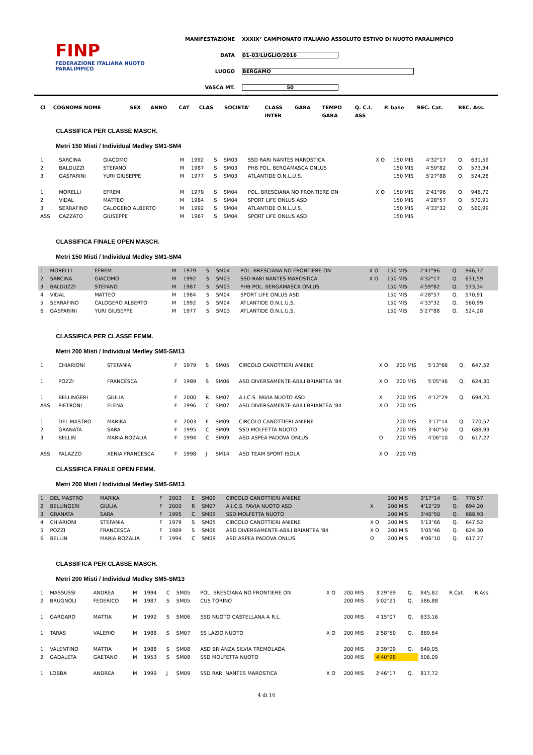FINP
FEDERAZIONE ITALIANA NUOTO PARALIMPICO
| MANIFESTAZIONE | XXXIX° CAMPIONATO ITALIANO ASSOLUTO ESTIVO DI NUOTO PARALIMPICO |
| DATA | 01-03/LUGLIO/2016 |
| LUOGO | BERGAMO |
| VASCA MT. | 50 |
| Cl | COGNOME NOME | | SEX | ANNO | CAT | CLAS | SOCIETA' | CLASS | GARA | TEMPO | Q. C.I. | P. base | REC. Cat. | REC. Ass. |
| --- | --- | --- | --- | --- | --- | --- | --- | --- | --- | --- | --- | --- | --- | --- |
| | | | | | | | | INTER | | GARA | ASS | | | |
CLASSIFICA PER CLASSE MASCH.
Metri 150 Misti / Individual Medley SM1-SM4
| 1 | SARCINA | GIACOMO | M | 1992 | S | SM03 | SSD RARI NANTES MAROSTICA | X O | 150 MIS | 4'32"17 | Q. | 631,59 |
| 2 | BALDUZZI | STEFANO | M | 1987 | S | SM03 | PHB POL. BERGAMASCA ONLUS | | 150 MIS | 4'59"82 | Q. | 573,34 |
| 3 | GASPARINI | YURI GIUSEPPE | M | 1977 | S | SM03 | ATLANTIDE O.N.L.U.S. | | 150 MIS | 5'27"88 | Q. | 524,28 |
| 1 | MORELLI | EFREM | M | 1979 | S | SM04 | POL. BRESCIANA NO FRONTIERE ON | X O | 150 MIS | 2'41"96 | Q. | 946,72 |
| 2 | VIDAL | MATTEO | M | 1984 | S | SM04 | SPORT LIFE ONLUS ASD | | 150 MIS | 4'28"57 | Q. | 570,91 |
| 3 | SERRAFINO | CALOGERO ALBERTO | M | 1992 | S | SM04 | ATLANTIDE O.N.L.U.S. | | 150 MIS | 4'33"32 | Q. | 560,99 |
| ASS | CAZZATO | GIUSEPPE | M | 1967 | S | SM04 | SPORT LIFE ONLUS ASD | | 150 MIS | | | |
CLASSIFICA FINALE OPEN MASCH.
Metri 150 Misti / Individual Medley SM1-SM4
| 1 | MORELLI | EFREM | M | 1979 | S | SM04 | POL. BRESCIANA NO FRONTIERE ON | X O | 150 MIS | 2'41"96 | Q. | 946,72 | |
| 2 | SARCINA | GIACOMO | M | 1992 | S | SM03 | SSD RARI NANTES MAROSTICA | X O | 150 MIS | 4'32"17 | Q. | 631,59 | |
| 3 | BALDUZZI | STEFANO | M | 1987 | S | SM03 | PHB POL. BERGAMASCA ONLUS | | 150 MIS | 4'59"82 | Q. | 573,34 | |
| 4 | VIDAL | MATTEO | M | 1984 | S | SM04 | SPORT LIFE ONLUS ASD | | 150 MIS | 4'28"57 | Q. | 570,91 | |
| 5 | SERRAFINO | CALOGERO ALBERTO | M | 1992 | S | SM04 | ATLANTIDE O.N.L.U.S. | | 150 MIS | 4'33"32 | Q. | 560,99 | |
| 6 | GASPARINI | YURI GIUSEPPE | M | 1977 | S | SM03 | ATLANTIDE O.N.L.U.S. | | 150 MIS | 5'27"88 | Q. | 524,28 | |
CLASSIFICA PER CLASSE FEMM.
Metri 200 Misti / Individual Medley SM5-SM13
| 1 | CHIARIONI | STEFANIA | F | 1979 | S | SM05 | CIRCOLO CANOTTIERI ANIENE | X O | 200 MIS | 5'13"66 | Q. | 647,52 |
| 1 | POZZI | FRANCESCA | F | 1989 | S | SM06 | ASD DIVERSAMENTE-ABILI BRIANTEA '84 | X O | 200 MIS | 5'05"46 | Q. | 624,30 |
| 1 | BELLINGERI | GIULIA | F | 2000 | R | SM07 | A.I.C.S. PAVIA NUOTO ASD | X | 200 MIS | 4'12"29 | Q. | 694,20 |
| ASS | PIETRONI | ELENA | F | 1996 | C | SM07 | ASD DIVERSAMENTE-ABILI BRIANTEA '84 | X O | 200 MIS | | | |
| 1 | DEL MASTRO | MARIKA | F | 2003 | E | SM09 | CIRCOLO CANOTTIERI ANIENE | | 200 MIS | 3'17"14 | Q. | 770,57 |
| 2 | GRANATA | SARA | F | 1995 | C | SM09 | SSD MOLFETTA NUOTO | | 200 MIS | 3'40"50 | Q. | 688,93 |
| 3 | BELLIN | MARIA ROZALIA | F | 1994 | C | SM09 | ASD ASPEA PADOVA ONLUS | O | 200 MIS | 4'06"10 | Q. | 617,27 |
| ASS | PALAZZO | XENIA FRANCESCA | F | 1998 | J | SM14 | ASD TEAM SPORT ISOLA | X O | 200 MIS | | | |
CLASSIFICA FINALE OPEN FEMM.
Metri 200 Misti / Individual Medley SM5-SM13
| 1 | DEL MASTRO | MARIKA | F | 2003 | E | SM09 | CIRCOLO CANOTTIERI ANIENE | | 200 MIS | 3'17"14 | Q. | 770,57 | |
| 2 | BELLINGERI | GIULIA | F | 2000 | R | SM07 | A.I.C.S. PAVIA NUOTO ASD | X | 200 MIS | 4'12"29 | Q. | 694,20 | |
| 3 | GRANATA | SARA | F | 1995 | C | SM09 | SSD MOLFETTA NUOTO | | 200 MIS | 3'40"50 | Q. | 688,93 | |
| 4 | CHIARIONI | STEFANIA | F | 1979 | S | SM05 | CIRCOLO CANOTTIERI ANIENE | X O | 200 MIS | 5'13"66 | Q. | 647,52 | |
| 5 | POZZI | FRANCESCA | F | 1989 | S | SM06 | ASD DIVERSAMENTE-ABILI BRIANTEA '84 | X O | 200 MIS | 5'05"46 | Q. | 624,30 | |
| 6 | BELLIN | MARIA ROZALIA | F | 1994 | C | SM09 | ASD ASPEA PADOVA ONLUS | O | 200 MIS | 4'06"10 | Q. | 617,27 | |
CLASSIFICA PER CLASSE MASCH.
Metri 200 Misti / Individual Medley SM5-SM13
| 1 | MASSUSSI | ANDREA | M | 1994 | C | SM05 | POL. BRESCIANA NO FRONTIERE ON | X O | 200 MIS | 3'29"69 | Q. | 845,82 | R.Cat. | R.Ass. |
| 2 | BRUGNOLI | FEDERICO | M | 1987 | S | SM05 | CUS TORINO | | 200 MIS | 5'02"21 | Q. | 586,88 | | |
| 1 | GARGARO | MATTIA | M | 1992 | S | SM06 | SSD NUOTO CASTELLANA A R.L. | | 200 MIS | 4'15"07 | Q. | 633,16 | | |
| 1 | TARAS | VALERIO | M | 1988 | S | SM07 | SS LAZIO NUOTO | X O | 200 MIS | 2'58"50 | Q. | 869,64 | | |
| 1 | VALENTINO | MATTIA | M | 1988 | S | SM08 | ASD BRIANZA SILVIA TREMOLADA | | 200 MIS | 3'39"09 | Q. | 649,05 | | |
| 2 | GADALETA | GAETANO | M | 1953 | S | SM08 | SSD MOLFETTA NUOTO | | 200 MIS | 4'40"98 | | 506,09 | | |
| 1 | LOBBA | ANDREA | M | 1999 | J | SM09 | SSD RARI NANTES MAROSTICA | X O | 200 MIS | 2'46"17 | Q. | 817,72 | | |
4 di 16